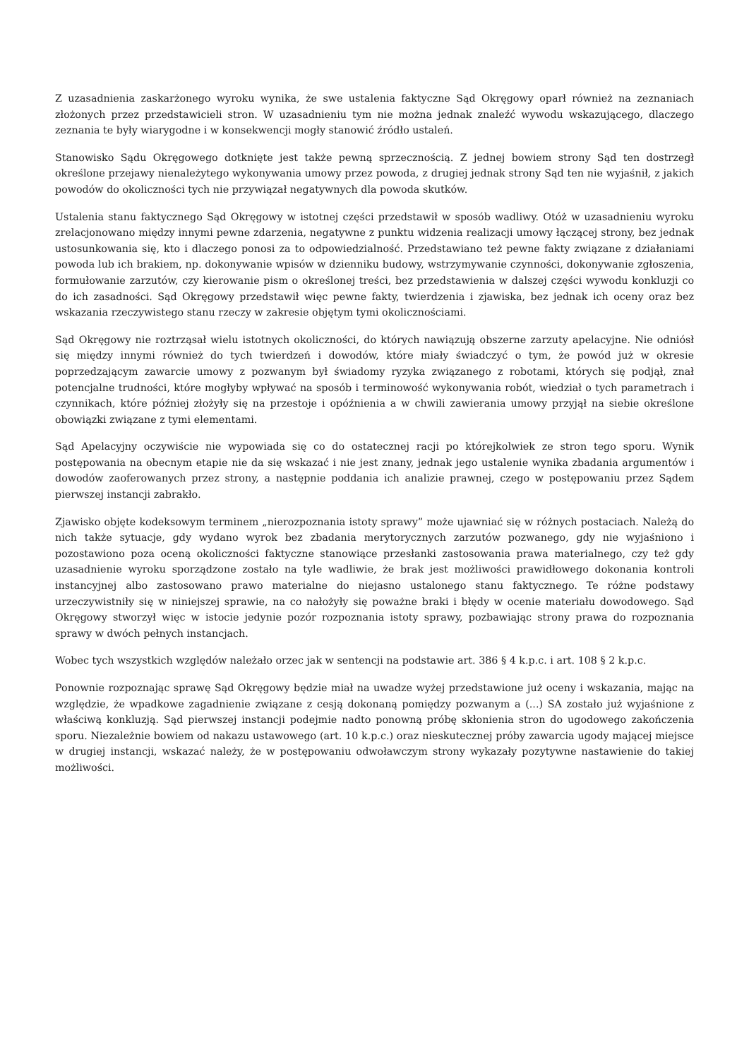Z uzasadnienia zaskarżonego wyroku wynika, że swe ustalenia faktyczne Sąd Okręgowy oparł również na zeznaniach złożonych przez przedstawicieli stron. W uzasadnieniu tym nie można jednak znaleźć wywodu wskazującego, dlaczego zeznania te były wiarygodne i w konsekwencji mogły stanowić źródło ustaleń.
Stanowisko Sądu Okręgowego dotknięte jest także pewną sprzecznością. Z jednej bowiem strony Sąd ten dostrzegł określone przejawy nienależytego wykonywania umowy przez powoda, z drugiej jednak strony Sąd ten nie wyjaśnił, z jakich powodów do okoliczności tych nie przywiązał negatywnych dla powoda skutków.
Ustalenia stanu faktycznego Sąd Okręgowy w istotnej części przedstawił w sposób wadliwy. Otóż w uzasadnieniu wyroku zrelacjonowano między innymi pewne zdarzenia, negatywne z punktu widzenia realizacji umowy łączącej strony, bez jednak ustosunkowania się, kto i dlaczego ponosi za to odpowiedzialność. Przedstawiano też pewne fakty związane z działaniami powoda lub ich brakiem, np. dokonywanie wpisów w dzienniku budowy, wstrzymywanie czynności, dokonywanie zgłoszenia, formułowanie zarzutów, czy kierowanie pism o określonej treści, bez przedstawienia w dalszej części wywodu konkluzji co do ich zasadności. Sąd Okręgowy przedstawił więc pewne fakty, twierdzenia i zjawiska, bez jednak ich oceny oraz bez wskazania rzeczywistego stanu rzeczy w zakresie objętym tymi okolicznościami.
Sąd Okręgowy nie roztrząsał wielu istotnych okoliczności, do których nawiązują obszerne zarzuty apelacyjne. Nie odniósł się między innymi również do tych twierdzeń i dowodów, które miały świadczyć o tym, że powód już w okresie poprzedzającym zawarcie umowy z pozwanym był świadomy ryzyka związanego z robotami, których się podjął, znał potencjalne trudności, które mogłyby wpływać na sposób i terminowość wykonywania robót, wiedział o tych parametrach i czynnikach, które później złożyły się na przestoje i opóźnienia a w chwili zawierania umowy przyjął na siebie określone obowiązki związane z tymi elementami.
Sąd Apelacyjny oczywiście nie wypowiada się co do ostatecznej racji po którejkolwiek ze stron tego sporu. Wynik postępowania na obecnym etapie nie da się wskazać i nie jest znany, jednak jego ustalenie wynika zbadania argumentów i dowodów zaoferowanych przez strony, a następnie poddania ich analizie prawnej, czego w postępowaniu przez Sądem pierwszej instancji zabrakło.
Zjawisko objęte kodeksowym terminem „nierozpoznania istoty sprawy” może ujawniać się w różnych postaciach. Należą do nich także sytuacje, gdy wydano wyrok bez zbadania merytorycznych zarzutów pozwanego, gdy nie wyjaśniono i pozostawiono poza oceną okoliczności faktyczne stanowiące przesłanki zastosowania prawa materialnego, czy też gdy uzasadnienie wyroku sporządzone zostało na tyle wadliwie, że brak jest możliwości prawidłowego dokonania kontroli instancyjnej albo zastosowano prawo materialne do niejasno ustalonego stanu faktycznego. Te różne podstawy urzeczywistniły się w niniejszej sprawie, na co nałożyły się poważne braki i błędy w ocenie materiału dowodowego. Sąd Okręgowy stworzył więc w istocie jedynie pozór rozpoznania istoty sprawy, pozbawiając strony prawa do rozpoznania sprawy w dwóch pełnych instancjach.
Wobec tych wszystkich względów należało orzec jak w sentencji na podstawie art. 386 § 4 k.p.c. i art. 108 § 2 k.p.c.
Ponownie rozpoznając sprawę Sąd Okręgowy będzie miał na uwadze wyżej przedstawione już oceny i wskazania, mając na względzie, że wpadkowe zagadnienie związane z cesją dokonaną pomiędzy pozwanym a (...) SA zostało już wyjaśnione z właściwą konkluzją. Sąd pierwszej instancji podejmie nadto ponowną próbę skłonienia stron do ugodowego zakończenia sporu. Niezależnie bowiem od nakazu ustawowego (art. 10 k.p.c.) oraz nieskutecznej próby zawarcia ugody mającej miejsce w drugiej instancji, wskazać należy, że w postępowaniu odwoławczym strony wykazały pozytywne nastawienie do takiej możliwości.